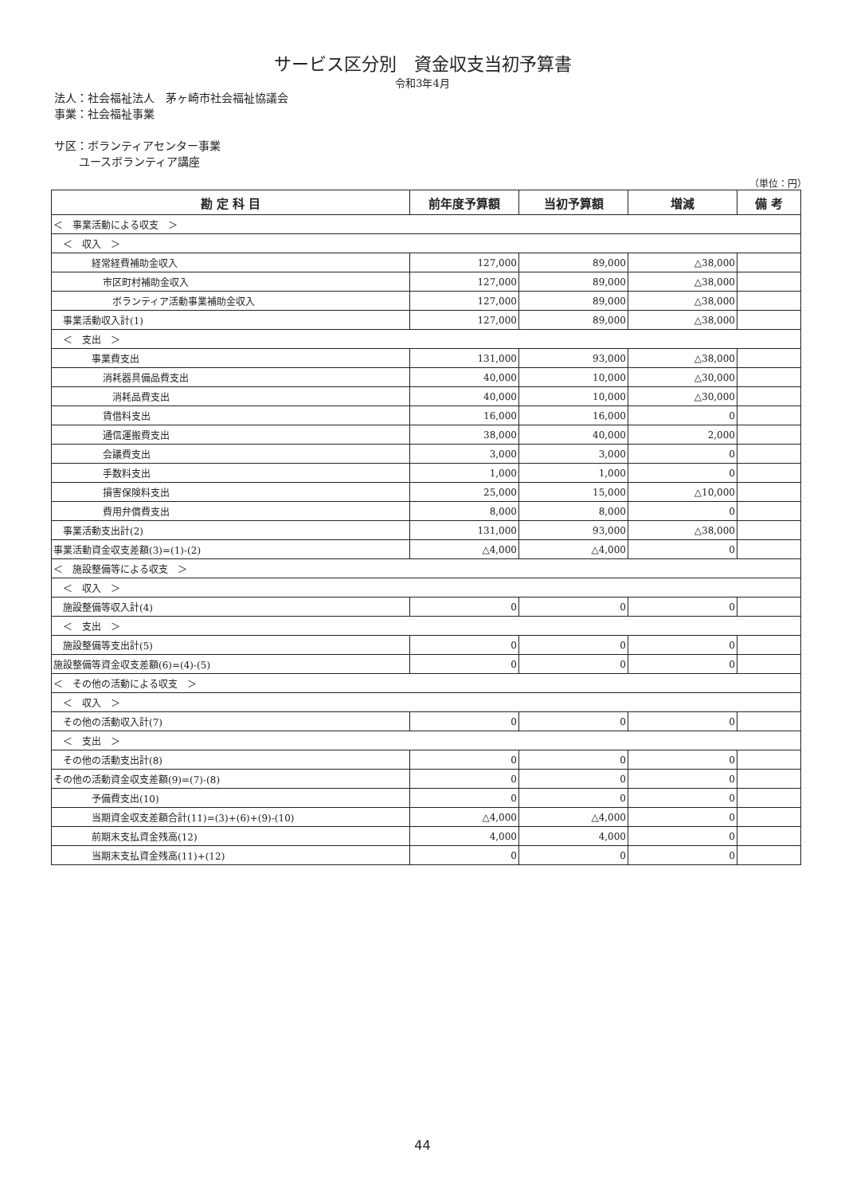サービス区分別　資金収支当初予算書
令和3年4月
法人：社会福祉法人　茅ヶ崎市社会福祉協議会
事業：社会福祉事業
サ区：ボランティアセンター事業
ユースボランティア講座
（単位：円）
| 勘 定 科 目 | 前年度予算額 | 当初予算額 | 増減 | 備 考 |
| --- | --- | --- | --- | --- |
| ＜ 事業活動による収支 ＞ | | | | |
| ＜ 収入 ＞ | | | | |
| 経常経費補助金収入 | 127,000 | 89,000 | △38,000 | |
| 市区町村補助金収入 | 127,000 | 89,000 | △38,000 | |
| ボランティア活動事業補助金収入 | 127,000 | 89,000 | △38,000 | |
| 事業活動収入計(1) | 127,000 | 89,000 | △38,000 | |
| ＜ 支出 ＞ | | | | |
| 事業費支出 | 131,000 | 93,000 | △38,000 | |
| 消耗器具備品費支出 | 40,000 | 10,000 | △30,000 | |
| 消耗品費支出 | 40,000 | 10,000 | △30,000 | |
| 賃借料支出 | 16,000 | 16,000 | 0 | |
| 通信運搬費支出 | 38,000 | 40,000 | 2,000 | |
| 会議費支出 | 3,000 | 3,000 | 0 | |
| 手数料支出 | 1,000 | 1,000 | 0 | |
| 損害保険料支出 | 25,000 | 15,000 | △10,000 | |
| 費用弁償費支出 | 8,000 | 8,000 | 0 | |
| 事業活動支出計(2) | 131,000 | 93,000 | △38,000 | |
| 事業活動資金収支差額(3)=(1)-(2) | △4,000 | △4,000 | 0 | |
| ＜ 施設整備等による収支 ＞ | | | | |
| ＜ 収入 ＞ | | | | |
| 施設整備等収入計(4) | 0 | 0 | 0 | |
| ＜ 支出 ＞ | | | | |
| 施設整備等支出計(5) | 0 | 0 | 0 | |
| 施設整備等資金収支差額(6)=(4)-(5) | 0 | 0 | 0 | |
| ＜ その他の活動による収支 ＞ | | | | |
| ＜ 収入 ＞ | | | | |
| その他の活動収入計(7) | 0 | 0 | 0 | |
| ＜ 支出 ＞ | | | | |
| その他の活動支出計(8) | 0 | 0 | 0 | |
| その他の活動資金収支差額(9)=(7)-(8) | 0 | 0 | 0 | |
| 予備費支出(10) | 0 | 0 | 0 | |
| 当期資金収支差額合計(11)=(3)+(6)+(9)-(10) | △4,000 | △4,000 | 0 | |
| 前期末支払資金残高(12) | 4,000 | 4,000 | 0 | |
| 当期末支払資金残高(11)+(12) | 0 | 0 | 0 | |
44